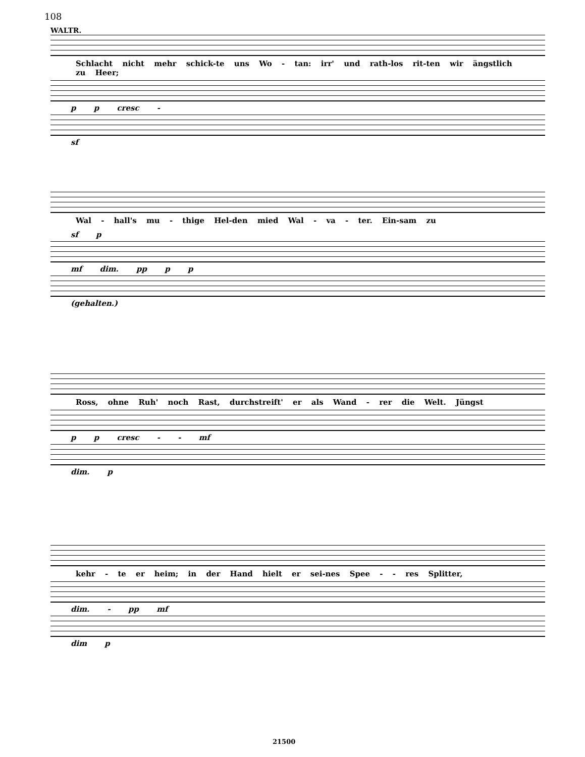108
WALTR.
Schlacht nicht mehr schick-te uns Wo - tan: irr' und rath-los rit-ten wir ängstlich zu Heer;
p p cresc -
sf
Wal - hall's mu - thige Hel-den mied Wal - va - ter. Ein-sam zu
sf p
mf dim. pp p p
(gehalten.)
Ross, ohne Ruh' noch Rast, durchstreift' er als Wand - rer die Welt. Jüngst
p p cresc - - mf
dim. p
kehr - te er heim; in der Hand hielt er sei-nes Spee - - res Splitter,
dim. - pp mf
dim p
21500